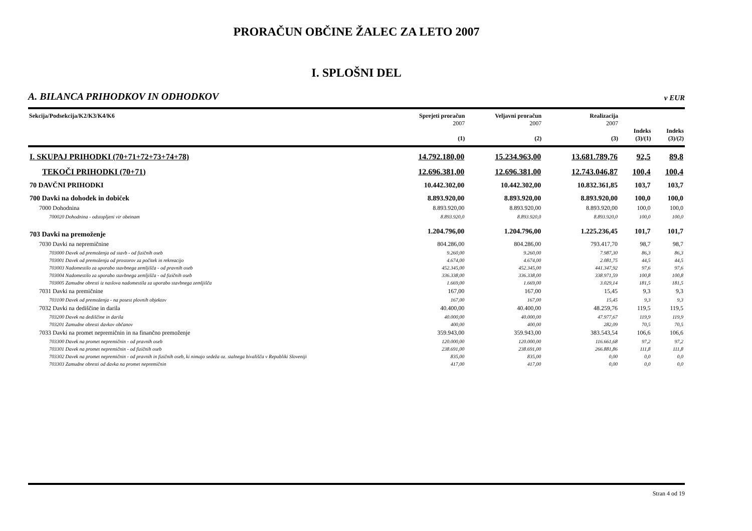PRORAČUN OBČINE ŽALEC ZA LETO 2007
I. SPLOŠNI DEL
A. BILANCA PRIHODKOV IN ODHODKOV v EUR
| Sekcija/Podsekcija/K2/K3/K4/K6 | Sprejeti proračun 2007 (1) | Veljavni proračun 2007 (2) | Realizacija 2007 (3) | Indeks (3)/(1) | Indeks (3)/(2) |
| --- | --- | --- | --- | --- | --- |
| I. SKUPAJ PRIHODKI (70+71+72+73+74+78) | 14.792.180,00 | 15.234.963,00 | 13.681.789,76 | 92,5 | 89,8 |
| TEKOČI PRIHODKI (70+71) | 12.696.381,00 | 12.696.381,00 | 12.743.046,87 | 100,4 | 100,4 |
| 70 DAVČNI PRIHODKI | 10.442.302,00 | 10.442.302,00 | 10.832.361,85 | 103,7 | 103,7 |
| 700 Davki na dohodek in dobiček | 8.893.920,00 | 8.893.920,00 | 8.893.920,00 | 100,0 | 100,0 |
| 7000 Dohodnina | 8.893.920,00 | 8.893.920,00 | 8.893.920,00 | 100,0 | 100,0 |
| 700020 Dohodnina - odstopljeni vir obeinam | 8.893.920,0 | 8.893.920,0 | 8.893.920,0 | 100,0 | 100,0 |
| 703 Davki na premoženje | 1.204.796,00 | 1.204.796,00 | 1.225.236,45 | 101,7 | 101,7 |
| 7030 Davki na nepremičnine | 804.286,00 | 804.286,00 | 793.417,70 | 98,7 | 98,7 |
| 703000 Davek od premoženja od stavb - od fizičnih oseb | 9.260,00 | 9.260,00 | 7.987,30 | 86,3 | 86,3 |
| 703001 Davek od premoženja od prostorov za počitek in rekreacijo | 4.674,00 | 4.674,00 | 2.081,75 | 44,5 | 44,5 |
| 703003 Nadomestilo za uporabo stavbnega zemljišča - od pravnih oseb | 452.345,00 | 452.345,00 | 441.347,92 | 97,6 | 97,6 |
| 703004 Nadomestilo za uporabo stavbnega zemljišča - od fizičnih oseb | 336.338,00 | 336.338,00 | 338.971,59 | 100,8 | 100,8 |
| 703005 Zamudne obresti iz naslova nadomestila za uporabo stavbnega zemljišča | 1.669,00 | 1.669,00 | 3.029,14 | 181,5 | 181,5 |
| 7031 Davki na premičnine | 167,00 | 167,00 | 15,45 | 9,3 | 9,3 |
| 703100 Davek od premoženja - na posest plovnih objektov | 167,00 | 167,00 | 15,45 | 9,3 | 9,3 |
| 7032 Davki na dediščine in darila | 40.400,00 | 40.400,00 | 48.259,76 | 119,5 | 119,5 |
| 703200 Davek na dediščine in darila | 40.000,00 | 40.000,00 | 47.977,67 | 119,9 | 119,9 |
| 703201 Zamudne obresti davkov občanov | 400,00 | 400,00 | 282,09 | 70,5 | 70,5 |
| 7033 Davki na promet nepremičnin in na finančno premoženje | 359.943,00 | 359.943,00 | 383.543,54 | 106,6 | 106,6 |
| 703300 Davek na promet nepremičnin - od pravnih oseb | 120.000,00 | 120.000,00 | 116.661,68 | 97,2 | 97,2 |
| 703301 Davek na promet nepremičnin - od fizičnih oseb | 238.691,00 | 238.691,00 | 266.881,86 | 111,8 | 111,8 |
| 703302 Davek na promet nepremičnin - od pravnih in fizičnih oseb, ki nimajo sedeža oz. stalnega bivališča v Republiki Sloveniji | 835,00 | 835,00 | 0,00 | 0,0 | 0,0 |
| 703303 Zamudne obresti od davka na promet nepremičnin | 417,00 | 417,00 | 0,00 | 0,0 | 0,0 |
Stran 4 od 19